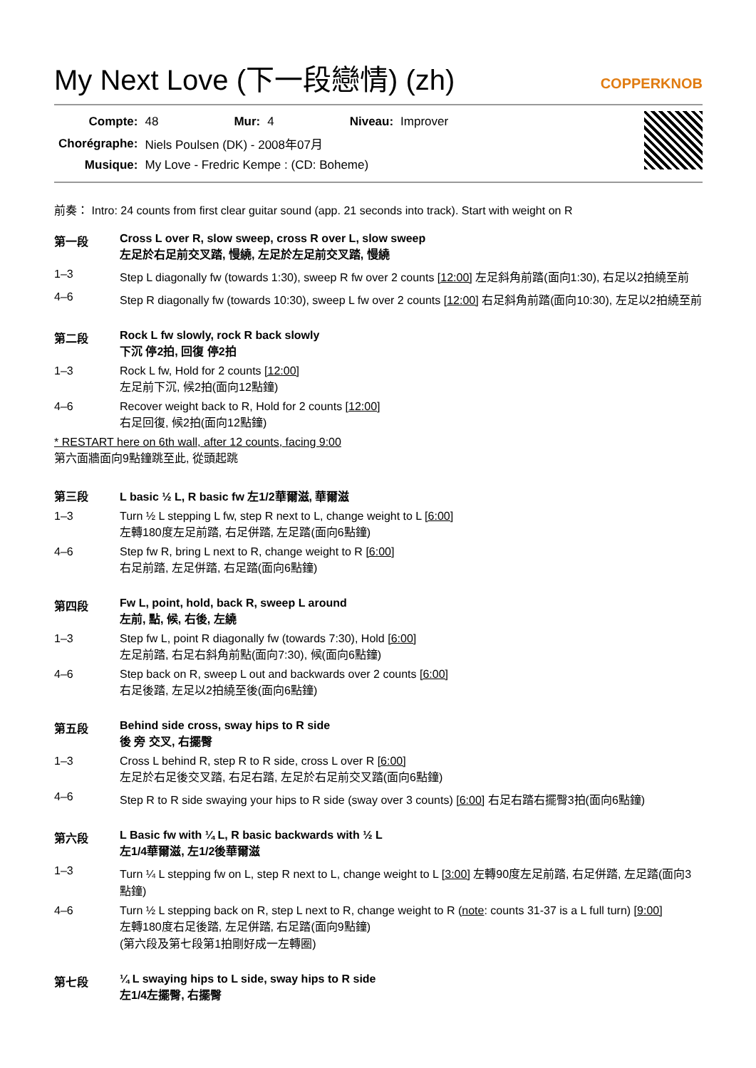My Next Love (下一段戀情) (zh)
COPPERKNOB
| Compte: | 48 | Mur: | 4 | Niveau: | Improver |
| Chorégraphe: | Niels Poulsen (DK) - 2008年07月 | | | | |
| Musique: | My Love - Fredric Kempe : (CD: Boheme) | | | | |
前奏： Intro: 24 counts from first clear guitar sound (app. 21 seconds into track). Start with weight on R
第一段 Cross L over R, slow sweep, cross R over L, slow sweep
左足於右足前交叉踏, 慢繞, 左足於左足前交叉踏, 慢繞
1–3 Step L diagonally fw (towards 1:30), sweep R fw over 2 counts [12:00] 左足斜角前踏(面向1:30), 右足以2拍繞至前
4–6 Step R diagonally fw (towards 10:30), sweep L fw over 2 counts [12:00] 右足斜角前踏(面向10:30), 左足以2拍繞至前
第二段 Rock L fw slowly, rock R back slowly
下沉 停2拍, 回復 停2拍
1–3 Rock L fw, Hold for 2 counts [12:00]
左足前下沉, 候2拍(面向12點鐘)
4–6 Recover weight back to R, Hold for 2 counts [12:00]
右足回復, 候2拍(面向12點鐘)
* RESTART here on 6th wall, after 12 counts, facing 9:00
第六面牆面向9點鐘跳至此, 從頭起跳
第三段 L basic ½ L, R basic fw 左1/2華爾滋, 華爾滋
1–3 Turn ½ L stepping L fw, step R next to L, change weight to L [6:00]
左轉180度左足前踏, 右足併踏, 左足踏(面向6點鐘)
4–6 Step fw R, bring L next to R, change weight to R [6:00]
右足前踏, 左足併踏, 右足踏(面向6點鐘)
第四段 Fw L, point, hold, back R, sweep L around
左前, 點, 候, 右後, 左繞
1–3 Step fw L, point R diagonally fw (towards 7:30), Hold [6:00]
左足前踏, 右足右斜角前點(面向7:30), 候(面向6點鐘)
4–6 Step back on R, sweep L out and backwards over 2 counts [6:00]
右足後踏, 左足以2拍繞至後(面向6點鐘)
第五段 Behind side cross, sway hips to R side
後 旁 交叉, 右擺臀
1–3 Cross L behind R, step R to R side, cross L over R [6:00]
左足於右足後交叉踏, 右足右踏, 左足於右足前交叉踏(面向6點鐘)
4–6 Step R to R side swaying your hips to R side (sway over 3 counts) [6:00] 右足右踏右擺臀3拍(面向6點鐘)
第六段 L Basic fw with ¼ L, R basic backwards with ½ L
左1/4華爾滋, 左1/2後華爾滋
1–3 Turn ¼ L stepping fw on L, step R next to L, change weight to L [3:00] 左轉90度左足前踏, 右足併踏, 左足踏(面向3點鐘)
4–6 Turn ½ L stepping back on R, step L next to R, change weight to R (note: counts 31-37 is a L full turn) [9:00]
左轉180度右足後踏, 左足併踏, 右足踏(面向9點鐘)
(第六段及第七段第1拍剛好成一左轉圈)
第七段 ¼ L swaying hips to L side, sway hips to R side
左1/4左擺臀, 右擺臀